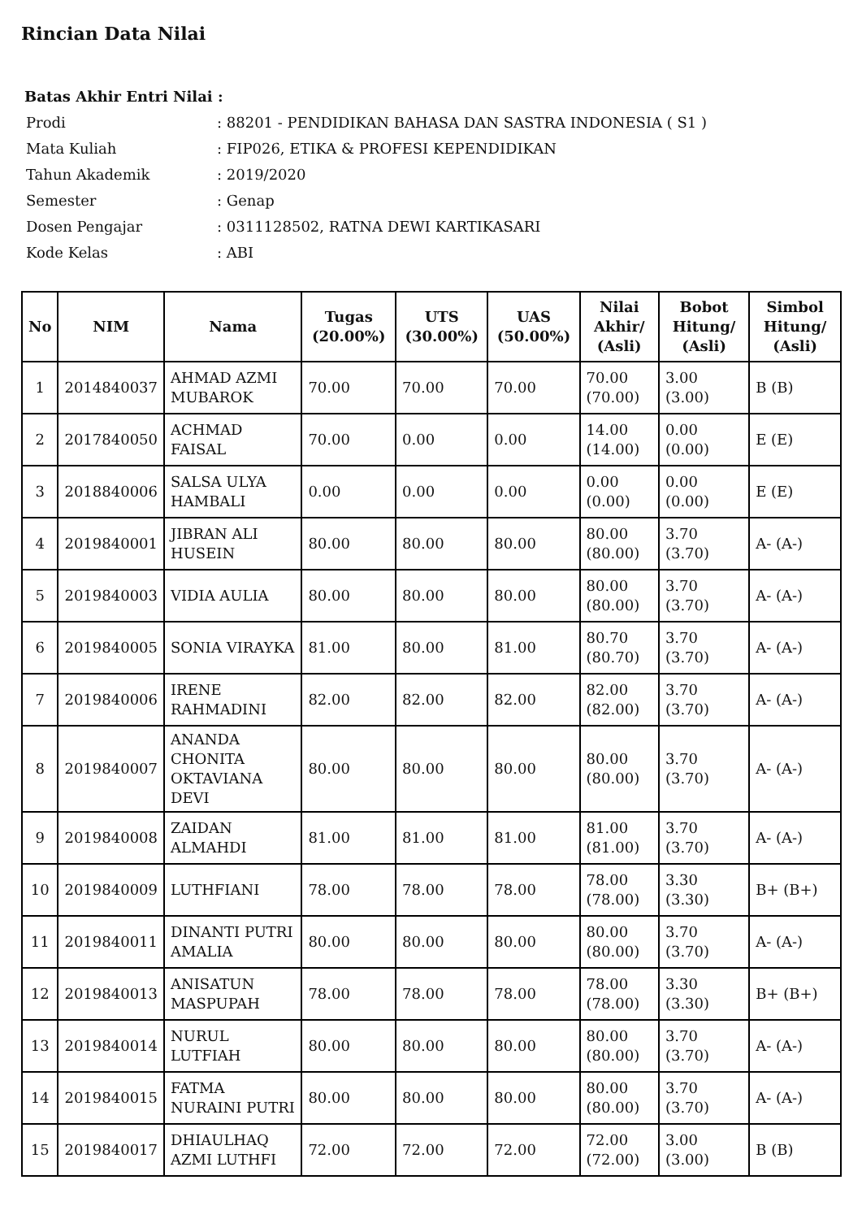Rincian Data Nilai
Batas Akhir Entri Nilai :
| Prodi | : 88201 - PENDIDIKAN BAHASA DAN SASTRA INDONESIA ( S1 ) |
| Mata Kuliah | : FIP026, ETIKA & PROFESI KEPENDIDIKAN |
| Tahun Akademik | : 2019/2020 |
| Semester | : Genap |
| Dosen Pengajar | : 0311128502, RATNA DEWI KARTIKASARI |
| Kode Kelas | : ABI |
| No | NIM | Nama | Tugas (20.00%) | UTS (30.00%) | UAS (50.00%) | Nilai Akhir/ (Asli) | Bobot Hitung/ (Asli) | Simbol Hitung/ (Asli) |
| --- | --- | --- | --- | --- | --- | --- | --- | --- |
| 1 | 2014840037 | AHMAD AZMI MUBAROK | 70.00 | 70.00 | 70.00 | 70.00 (70.00) | 3.00 (3.00) | B (B) |
| 2 | 2017840050 | ACHMAD FAISAL | 70.00 | 0.00 | 0.00 | 14.00 (14.00) | 0.00 (0.00) | E (E) |
| 3 | 2018840006 | SALSA ULYA HAMBALI | 0.00 | 0.00 | 0.00 | 0.00 (0.00) | 0.00 (0.00) | E (E) |
| 4 | 2019840001 | JIBRAN ALI HUSEIN | 80.00 | 80.00 | 80.00 | 80.00 (80.00) | 3.70 (3.70) | A- (A-) |
| 5 | 2019840003 | VIDIA AULIA | 80.00 | 80.00 | 80.00 | 80.00 (80.00) | 3.70 (3.70) | A- (A-) |
| 6 | 2019840005 | SONIA VIRAYKA | 81.00 | 80.00 | 81.00 | 80.70 (80.70) | 3.70 (3.70) | A- (A-) |
| 7 | 2019840006 | IRENE RAHMADINI | 82.00 | 82.00 | 82.00 | 82.00 (82.00) | 3.70 (3.70) | A- (A-) |
| 8 | 2019840007 | ANANDA CHONITA OKTAVIANA DEVI | 80.00 | 80.00 | 80.00 | 80.00 (80.00) | 3.70 (3.70) | A- (A-) |
| 9 | 2019840008 | ZAIDAN ALMAHDI | 81.00 | 81.00 | 81.00 | 81.00 (81.00) | 3.70 (3.70) | A- (A-) |
| 10 | 2019840009 | LUTHFIANI | 78.00 | 78.00 | 78.00 | 78.00 (78.00) | 3.30 (3.30) | B+ (B+) |
| 11 | 2019840011 | DINANTI PUTRI AMALIA | 80.00 | 80.00 | 80.00 | 80.00 (80.00) | 3.70 (3.70) | A- (A-) |
| 12 | 2019840013 | ANISATUN MASPUPAH | 78.00 | 78.00 | 78.00 | 78.00 (78.00) | 3.30 (3.30) | B+ (B+) |
| 13 | 2019840014 | NURUL LUTFIAH | 80.00 | 80.00 | 80.00 | 80.00 (80.00) | 3.70 (3.70) | A- (A-) |
| 14 | 2019840015 | FATMA NURAINI PUTRI | 80.00 | 80.00 | 80.00 | 80.00 (80.00) | 3.70 (3.70) | A- (A-) |
| 15 | 2019840017 | DHIAULHAQ AZMI LUTHFI | 72.00 | 72.00 | 72.00 | 72.00 (72.00) | 3.00 (3.00) | B (B) |